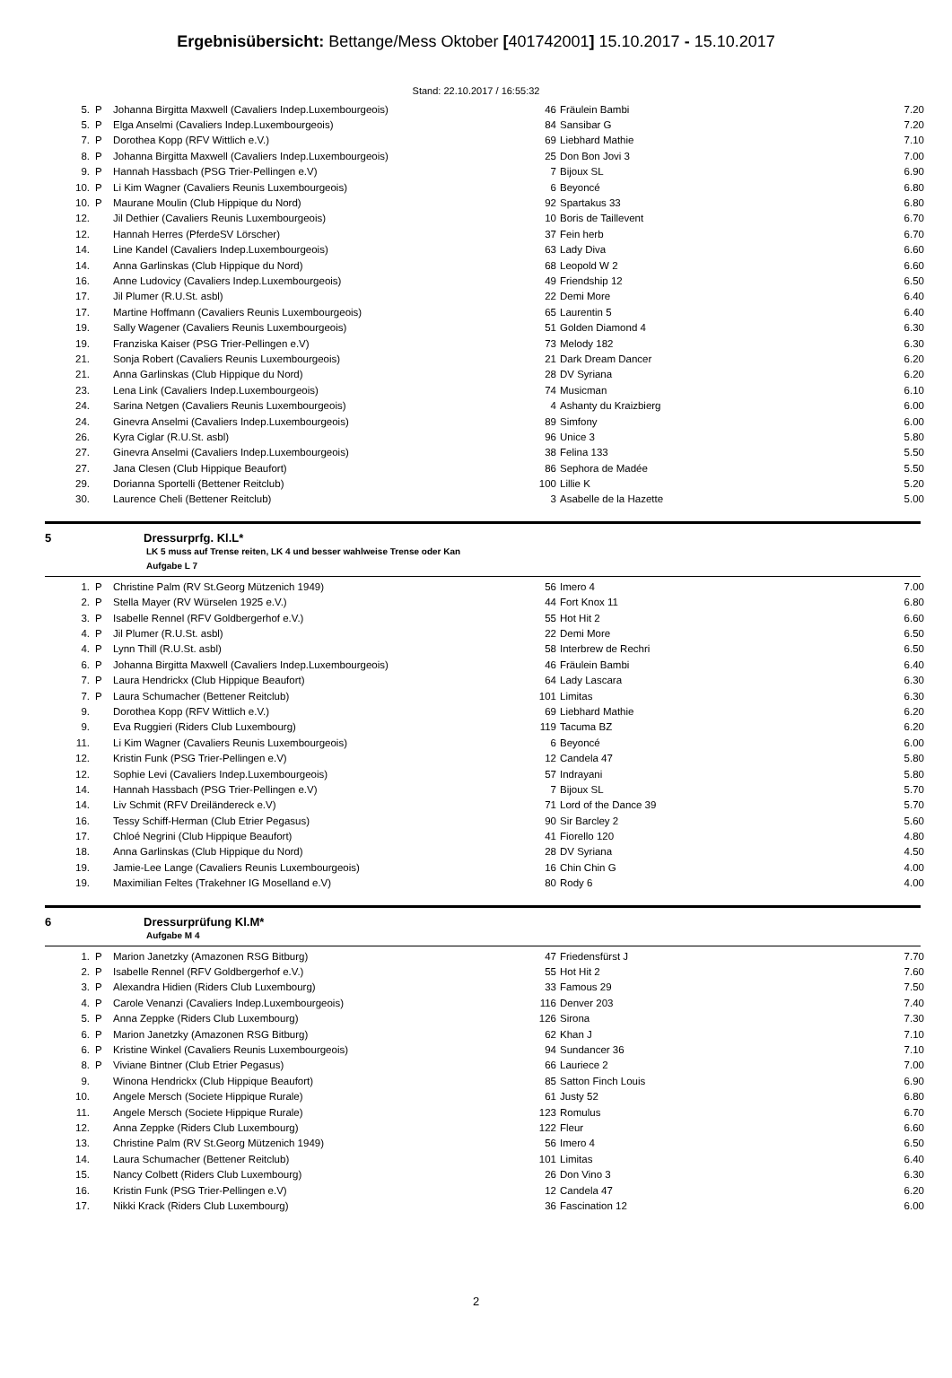Ergebnisübersicht: Bettange/Mess Oktober [401742001] 15.10.2017 - 15.10.2017
Stand: 22.10.2017 / 16:55:32
| 5. | P | Johanna Birgitta Maxwell (Cavaliers Indep.Luxembourgeois) | 46 | Fräulein Bambi | 7.20 |
| 5. | P | Elga Anselmi (Cavaliers Indep.Luxembourgeois) | 84 | Sansibar G | 7.20 |
| 7. | P | Dorothea Kopp (RFV Wittlich e.V.) | 69 | Liebhard Mathie | 7.10 |
| 8. | P | Johanna Birgitta Maxwell (Cavaliers Indep.Luxembourgeois) | 25 | Don Bon Jovi 3 | 7.00 |
| 9. | P | Hannah Hassbach (PSG Trier-Pellingen e.V) | 7 | Bijoux SL | 6.90 |
| 10. | P | Li Kim Wagner (Cavaliers Reunis Luxembourgeois) | 6 | Beyoncé | 6.80 |
| 10. | P | Maurane Moulin (Club Hippique du Nord) | 92 | Spartakus 33 | 6.80 |
| 12. | | Jil Dethier (Cavaliers Reunis Luxembourgeois) | 10 | Boris de Taillevent | 6.70 |
| 12. | | Hannah Herres (PferdeSV Lörscher) | 37 | Fein herb | 6.70 |
| 14. | | Line Kandel (Cavaliers Indep.Luxembourgeois) | 63 | Lady Diva | 6.60 |
| 14. | | Anna Garlinskas (Club Hippique du Nord) | 68 | Leopold W 2 | 6.60 |
| 16. | | Anne Ludovicy (Cavaliers Indep.Luxembourgeois) | 49 | Friendship 12 | 6.50 |
| 17. | | Jil Plumer (R.U.St. asbl) | 22 | Demi More | 6.40 |
| 17. | | Martine Hoffmann (Cavaliers Reunis Luxembourgeois) | 65 | Laurentin 5 | 6.40 |
| 19. | | Sally Wagener (Cavaliers Reunis Luxembourgeois) | 51 | Golden Diamond 4 | 6.30 |
| 19. | | Franziska Kaiser (PSG Trier-Pellingen e.V) | 73 | Melody 182 | 6.30 |
| 21. | | Sonja Robert (Cavaliers Reunis Luxembourgeois) | 21 | Dark Dream Dancer | 6.20 |
| 21. | | Anna Garlinskas (Club Hippique du Nord) | 28 | DV Syriana | 6.20 |
| 23. | | Lena Link (Cavaliers Indep.Luxembourgeois) | 74 | Musicman | 6.10 |
| 24. | | Sarina Netgen (Cavaliers Reunis Luxembourgeois) | 4 | Ashanty du Kraizbierg | 6.00 |
| 24. | | Ginevra Anselmi (Cavaliers Indep.Luxembourgeois) | 89 | Simfony | 6.00 |
| 26. | | Kyra Ciglar (R.U.St. asbl) | 96 | Unice 3 | 5.80 |
| 27. | | Ginevra Anselmi (Cavaliers Indep.Luxembourgeois) | 38 | Felina 133 | 5.50 |
| 27. | | Jana Clesen (Club Hippique Beaufort) | 86 | Sephora de Madée | 5.50 |
| 29. | | Dorianna Sportelli (Bettener Reitclub) | 100 | Lillie K | 5.20 |
| 30. | | Laurence Cheli (Bettener Reitclub) | 3 | Asabelle de la Hazette | 5.00 |
5 Dressurprfg. Kl.L*
LK 5 muss auf Trense reiten, LK 4 und besser wahlweise Trense oder Kan
Aufgabe L 7
| 1. | P | Christine Palm (RV St.Georg Mützenich 1949) | 56 | Imero 4 | 7.00 |
| 2. | P | Stella Mayer (RV Würselen 1925 e.V.) | 44 | Fort Knox 11 | 6.80 |
| 3. | P | Isabelle Rennel (RFV Goldbergerhof e.V.) | 55 | Hot Hit 2 | 6.60 |
| 4. | P | Jil Plumer (R.U.St. asbl) | 22 | Demi More | 6.50 |
| 4. | P | Lynn Thill (R.U.St. asbl) | 58 | Interbrew de Rechri | 6.50 |
| 6. | P | Johanna Birgitta Maxwell (Cavaliers Indep.Luxembourgeois) | 46 | Fräulein Bambi | 6.40 |
| 7. | P | Laura Hendrickx (Club Hippique Beaufort) | 64 | Lady Lascara | 6.30 |
| 7. | P | Laura Schumacher (Bettener Reitclub) | 101 | Limitas | 6.30 |
| 9. | | Dorothea Kopp (RFV Wittlich e.V.) | 69 | Liebhard Mathie | 6.20 |
| 9. | | Eva Ruggieri (Riders Club Luxembourg) | 119 | Tacuma BZ | 6.20 |
| 11. | | Li Kim Wagner (Cavaliers Reunis Luxembourgeois) | 6 | Beyoncé | 6.00 |
| 12. | | Kristin Funk (PSG Trier-Pellingen e.V) | 12 | Candela 47 | 5.80 |
| 12. | | Sophie Levi (Cavaliers Indep.Luxembourgeois) | 57 | Indrayani | 5.80 |
| 14. | | Hannah Hassbach (PSG Trier-Pellingen e.V) | 7 | Bijoux SL | 5.70 |
| 14. | | Liv Schmit (RFV Dreiländereck e.V) | 71 | Lord of the Dance 39 | 5.70 |
| 16. | | Tessy Schiff-Herman (Club Etrier Pegasus) | 90 | Sir Barcley 2 | 5.60 |
| 17. | | Chloé Negrini (Club Hippique Beaufort) | 41 | Fiorello 120 | 4.80 |
| 18. | | Anna Garlinskas (Club Hippique du Nord) | 28 | DV Syriana | 4.50 |
| 19. | | Jamie-Lee Lange (Cavaliers Reunis Luxembourgeois) | 16 | Chin Chin G | 4.00 |
| 19. | | Maximilian Feltes (Trakehner IG Moselland e.V) | 80 | Rody 6 | 4.00 |
6 Dressurprüfung Kl.M*
Aufgabe M 4
| 1. | P | Marion Janetzky (Amazonen RSG Bitburg) | 47 | Friedensfürst J | 7.70 |
| 2. | P | Isabelle Rennel (RFV Goldbergerhof e.V.) | 55 | Hot Hit 2 | 7.60 |
| 3. | P | Alexandra Hidien (Riders Club Luxembourg) | 33 | Famous 29 | 7.50 |
| 4. | P | Carole Venanzi (Cavaliers Indep.Luxembourgeois) | 116 | Denver 203 | 7.40 |
| 5. | P | Anna Zeppke (Riders Club Luxembourg) | 126 | Sirona | 7.30 |
| 6. | P | Marion Janetzky (Amazonen RSG Bitburg) | 62 | Khan J | 7.10 |
| 6. | P | Kristine Winkel (Cavaliers Reunis Luxembourgeois) | 94 | Sundancer 36 | 7.10 |
| 8. | P | Viviane Bintner (Club Etrier Pegasus) | 66 | Lauriece 2 | 7.00 |
| 9. | | Winona Hendrickx (Club Hippique Beaufort) | 85 | Satton Finch Louis | 6.90 |
| 10. | | Angele Mersch (Societe Hippique Rurale) | 61 | Justy 52 | 6.80 |
| 11. | | Angele Mersch (Societe Hippique Rurale) | 123 | Romulus | 6.70 |
| 12. | | Anna Zeppke (Riders Club Luxembourg) | 122 | Fleur | 6.60 |
| 13. | | Christine Palm (RV St.Georg Mützenich 1949) | 56 | Imero 4 | 6.50 |
| 14. | | Laura Schumacher (Bettener Reitclub) | 101 | Limitas | 6.40 |
| 15. | | Nancy Colbett (Riders Club Luxembourg) | 26 | Don Vino 3 | 6.30 |
| 16. | | Kristin Funk (PSG Trier-Pellingen e.V) | 12 | Candela 47 | 6.20 |
| 17. | | Nikki Krack (Riders Club Luxembourg) | 36 | Fascination 12 | 6.00 |
2